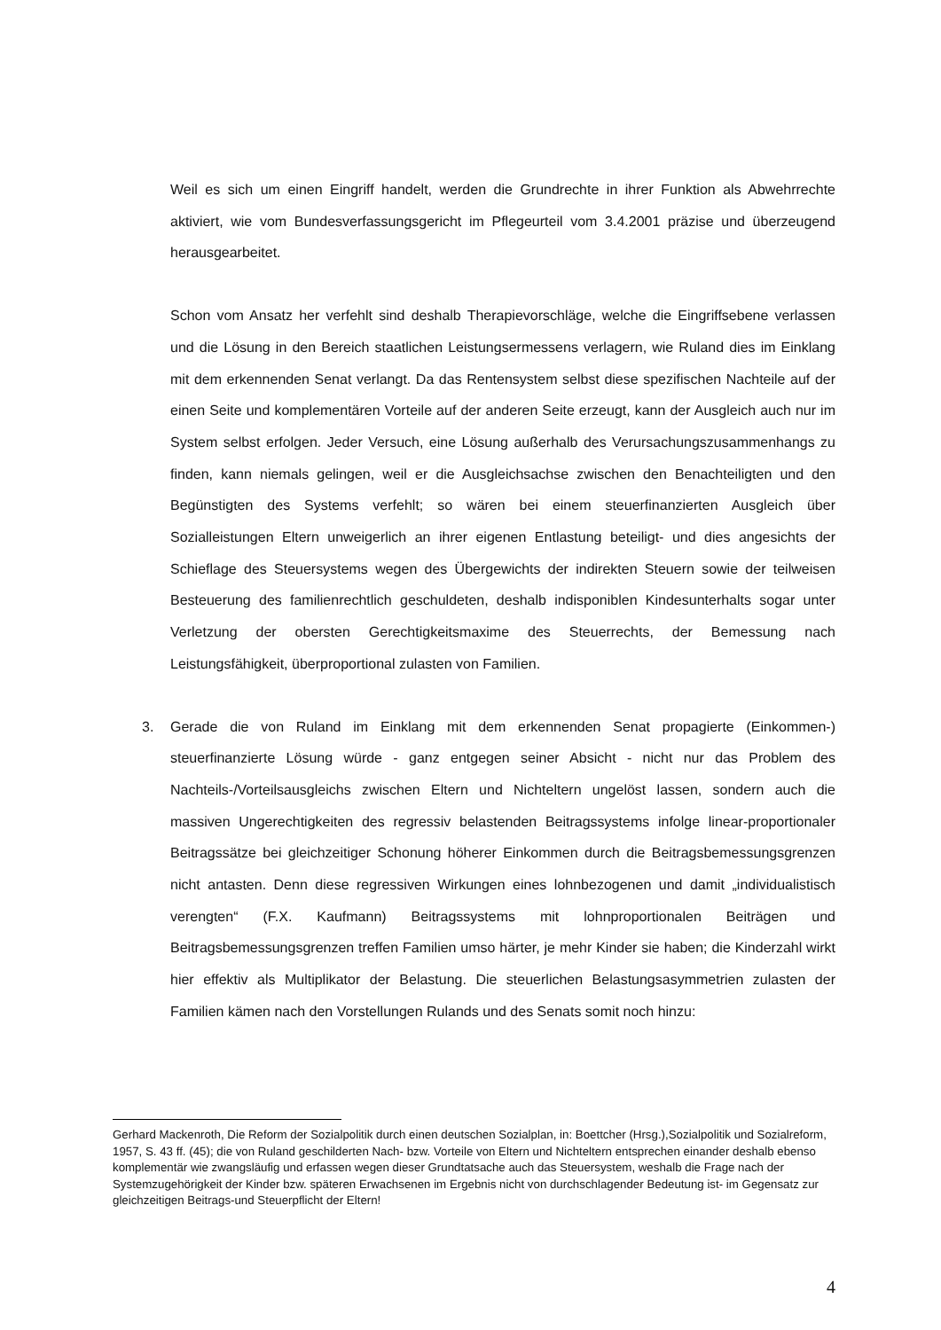Weil es sich um einen Eingriff handelt, werden die Grundrechte in ihrer Funktion als Abwehrrechte aktiviert, wie vom Bundesverfassungsgericht im Pflegeurteil vom 3.4.2001 präzise und überzeugend herausgearbeitet.
Schon vom Ansatz her verfehlt sind deshalb Therapievorschläge, welche die Eingriffsebene verlassen und die Lösung in den Bereich staatlichen Leistungsermessens verlagern, wie Ruland dies im Einklang mit dem erkennenden Senat verlangt. Da das Rentensystem selbst diese spezifischen Nachteile auf der einen Seite und komplementären Vorteile auf der anderen Seite erzeugt, kann der Ausgleich auch nur im System selbst erfolgen. Jeder Versuch, eine Lösung außerhalb des Verursachungszusammenhangs zu finden, kann niemals gelingen, weil er die Ausgleichsachse zwischen den Benachteiligten und den Begünstigten des Systems verfehlt; so wären bei einem steuerfinanzierten Ausgleich über Sozialleistungen Eltern unweigerlich an ihrer eigenen Entlastung beteiligt- und dies angesichts der Schieflage des Steuersystems wegen des Übergewichts der indirekten Steuern sowie der teilweisen Besteuerung des familienrechtlich geschuldeten, deshalb indisponiblen Kindesunterhalts sogar unter Verletzung der obersten Gerechtigkeitsmaxime des Steuerrechts, der Bemessung nach Leistungsfähigkeit, überproportional zulasten von Familien.
3. Gerade die von Ruland im Einklang mit dem erkennenden Senat propagierte (Einkommen-) steuerfinanzierte Lösung würde - ganz entgegen seiner Absicht - nicht nur das Problem des Nachteils-/Vorteilsausgleichs zwischen Eltern und Nichteltern ungelöst lassen, sondern auch die massiven Ungerechtigkeiten des regressiv belastenden Beitragssystems infolge linear-proportionaler Beitragssätze bei gleichzeitiger Schonung höherer Einkommen durch die Beitragsbemessungsgrenzen nicht antasten. Denn diese regressiven Wirkungen eines lohnbezogenen und damit „individualistisch verengten“ (F.X. Kaufmann) Beitragssystems mit lohnproportionalen Beiträgen und Beitragsbemessungsgrenzen treffen Familien umso härter, je mehr Kinder sie haben; die Kinderzahl wirkt hier effektiv als Multiplikator der Belastung. Die steuerlichen Belastungsasymmetrien zulasten der Familien kämen nach den Vorstellungen Rulands und des Senats somit noch hinzu:
Gerhard Mackenroth, Die Reform der Sozialpolitik durch einen deutschen Sozialplan, in: Boettcher (Hrsg.),Sozialpolitik und Sozialreform, 1957, S. 43 ff. (45); die von Ruland geschilderten Nach- bzw. Vorteile von Eltern und Nichteltern entsprechen einander deshalb ebenso komplementär wie zwangsläufig und erfassen wegen dieser Grundtatsache auch das Steuersystem, weshalb die Frage nach der Systemzugehörigkeit der Kinder bzw. späteren Erwachsenen im Ergebnis nicht von durchschlagender Bedeutung ist- im Gegensatz zur gleichzeitigen Beitrags-und Steuerpflicht der Eltern!
4